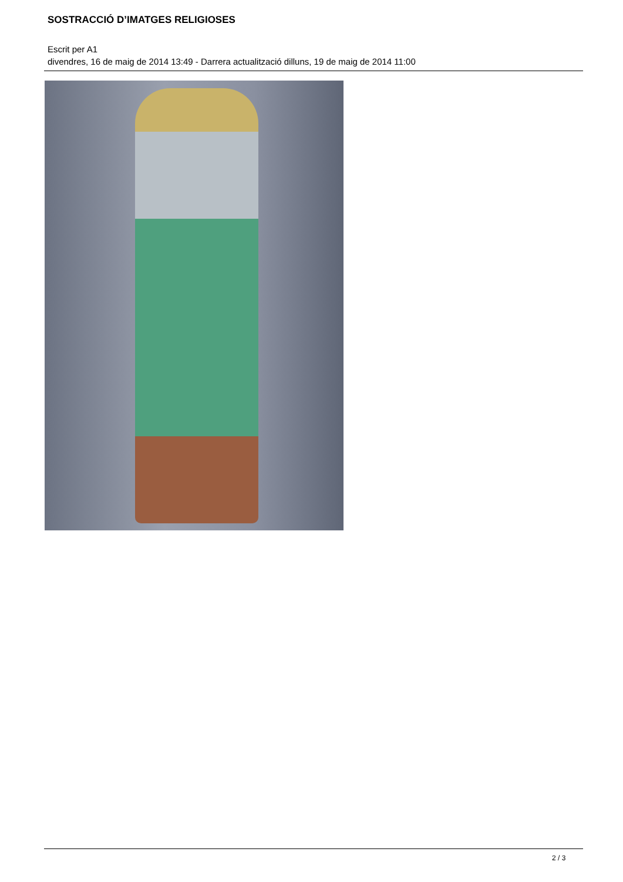SOSTRACCIÓ D’IMATGES RELIGIOSES
Escrit per A1
divendres, 16 de maig de 2014 13:49 - Darrera actualització dilluns, 19 de maig de 2014 11:00
2 / 3